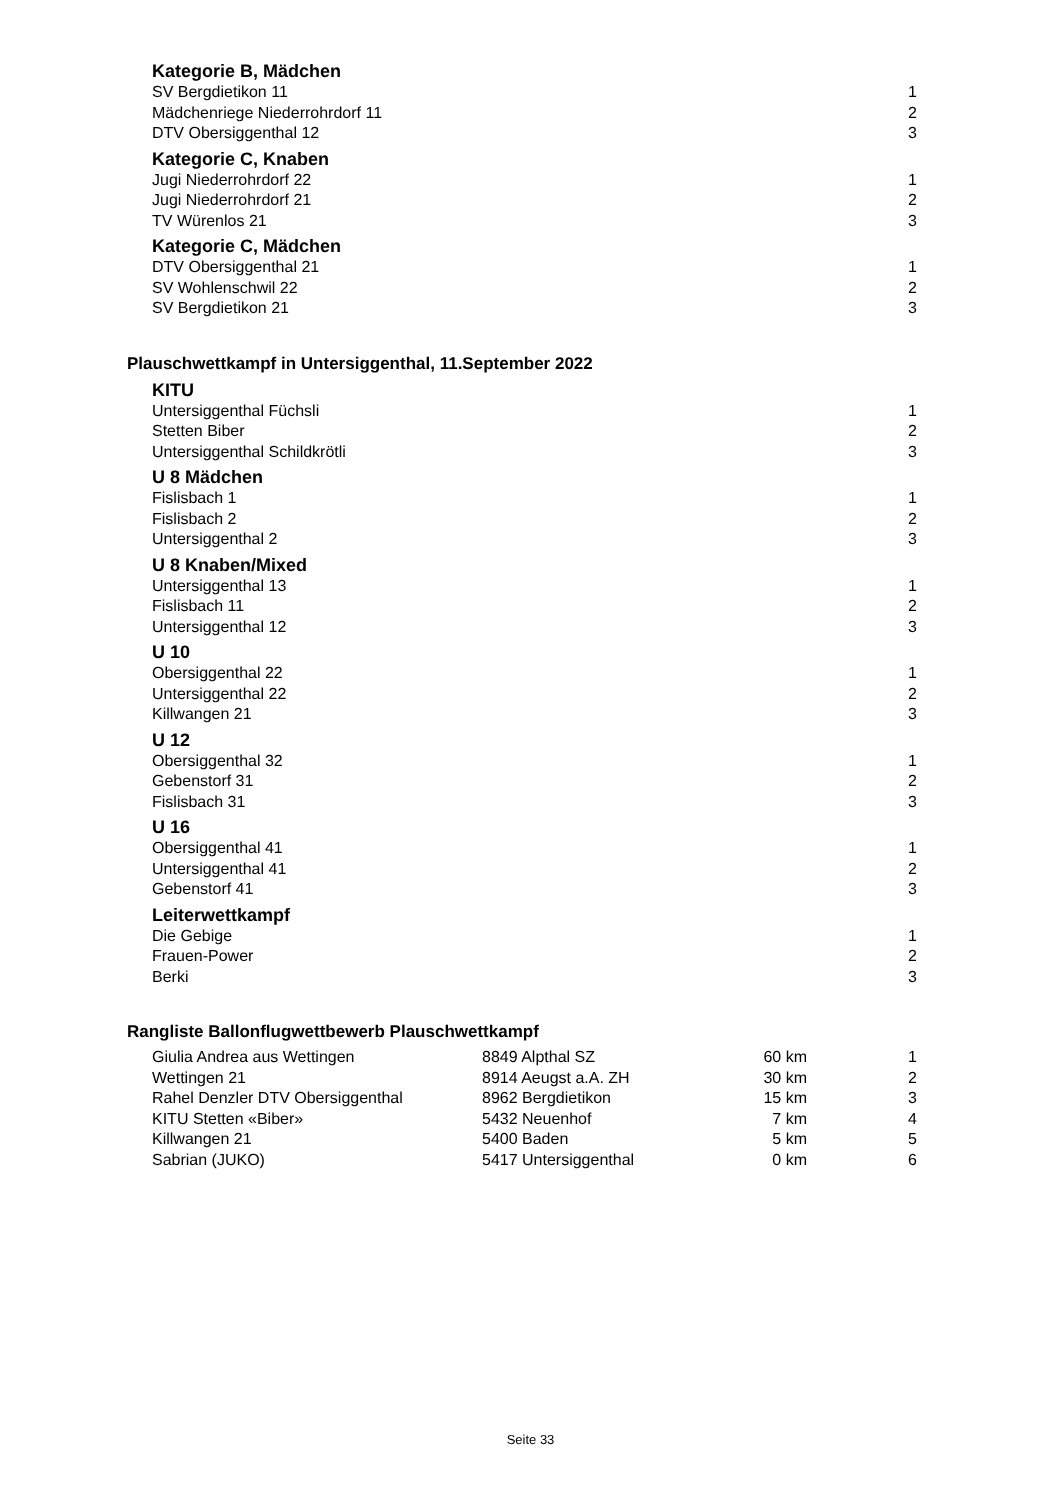Kategorie B, Mädchen
| SV Bergdietikon 11 | 1 |
| Mädchenriege Niederrohrdorf 11 | 2 |
| DTV Obersiggenthal 12 | 3 |
Kategorie C, Knaben
| Jugi Niederrohrdorf 22 | 1 |
| Jugi Niederrohrdorf 21 | 2 |
| TV Würenlos 21 | 3 |
Kategorie C, Mädchen
| DTV Obersiggenthal 21 | 1 |
| SV Wohlenschwil 22 | 2 |
| SV Bergdietikon 21 | 3 |
Plauschwettkampf in Untersiggenthal, 11.September 2022
KITU
| Untersiggenthal Füchsli | 1 |
| Stetten Biber | 2 |
| Untersiggenthal Schildkrötli | 3 |
U 8 Mädchen
| Fislisbach 1 | 1 |
| Fislisbach 2 | 2 |
| Untersiggenthal 2 | 3 |
U 8 Knaben/Mixed
| Untersiggenthal 13 | 1 |
| Fislisbach 11 | 2 |
| Untersiggenthal 12 | 3 |
U 10
| Obersiggenthal 22 | 1 |
| Untersiggenthal 22 | 2 |
| Killwangen 21 | 3 |
U 12
| Obersiggenthal 32 | 1 |
| Gebenstorf 31 | 2 |
| Fislisbach 31 | 3 |
U 16
| Obersiggenthal 41 | 1 |
| Untersiggenthal 41 | 2 |
| Gebenstorf 41 | 3 |
Leiterwettkampf
| Die Gebige | 1 |
| Frauen-Power | 2 |
| Berki | 3 |
Rangliste Ballonflugwettbewerb Plauschwettkampf
| Giulia Andrea aus Wettingen | 8849 Alpthal SZ | 60 km | 1 |
| Wettingen 21 | 8914 Aeugst a.A. ZH | 30 km | 2 |
| Rahel Denzler DTV Obersiggenthal | 8962 Bergdietikon | 15 km | 3 |
| KITU Stetten «Biber» | 5432 Neuenhof | 7 km | 4 |
| Killwangen 21 | 5400 Baden | 5 km | 5 |
| Sabrian (JUKO) | 5417 Untersiggenthal | 0 km | 6 |
Seite 33